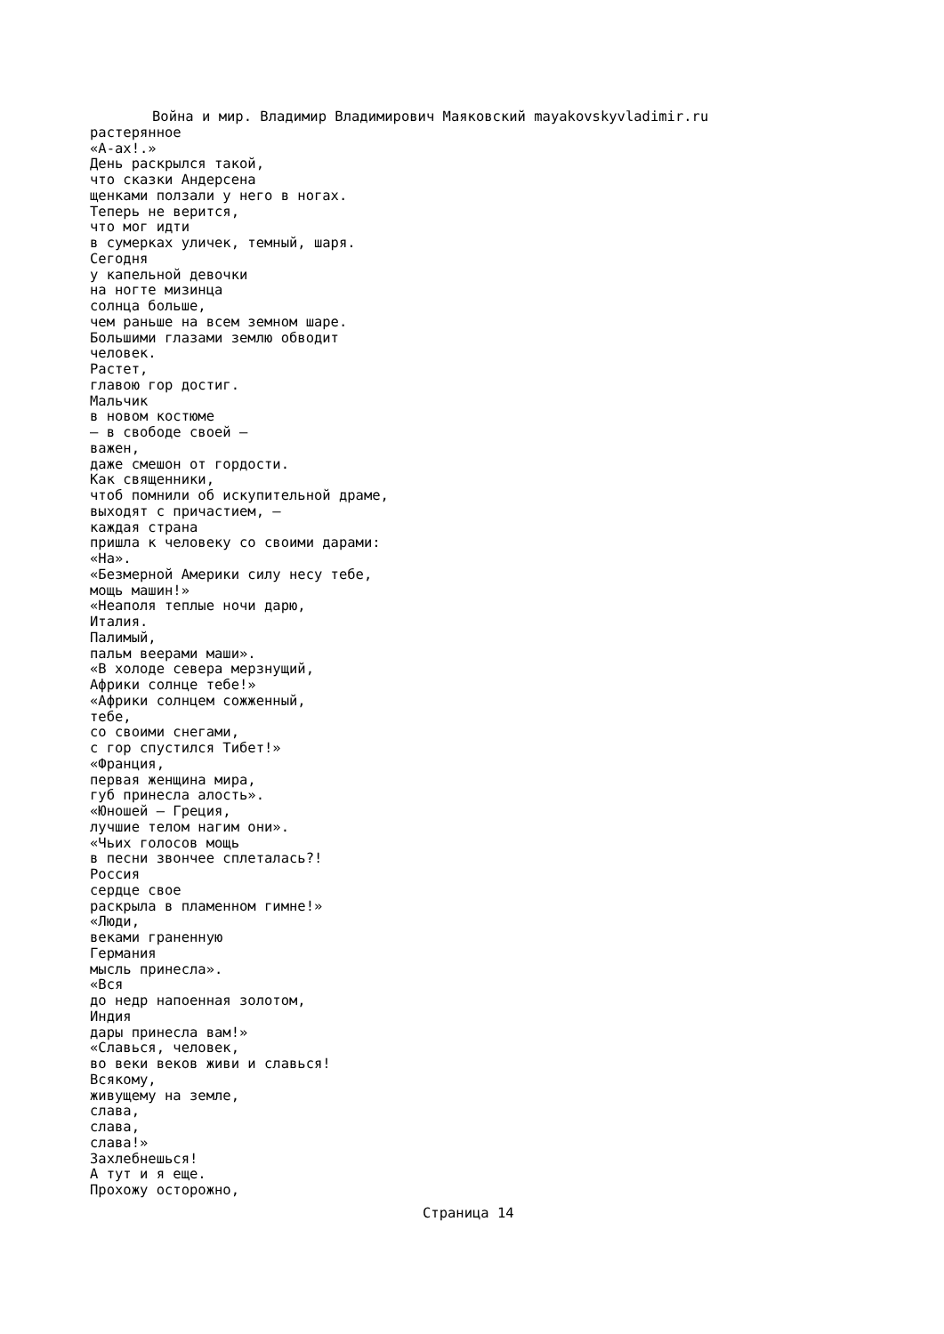Война и мир. Владимир Владимирович Маяковский mayakovskyvladimir.ru
растерянное «А-ах!.» День раскрылся такой, что сказки Андерсена щенками ползали у него в ногах. Теперь не верится, что мог идти в сумерках уличек, темный, шаря. Сегодня у капельной девочки на ногте мизинца солнца больше, чем раньше на всем земном шаре. Большими глазами землю обводит человек. Растет, главою гор достиг. Мальчик в новом костюме — в свободе своей — важен, даже смешон от гордости. Как священники, чтоб помнили об искупительной драме, выходят с причастием, — каждая страна пришла к человеку со своими дарами: «На». «Безмерной Америки силу несу тебе, мощь машин!» «Неаполя теплые ночи дарю, Италия. Палимый, пальм веерами маши». «В холоде севера мерзнущий, Африки солнце тебе!» «Африки солнцем сожженный, тебе, со своими снегами, с гор спустился Тибет!» «Франция, первая женщина мира, губ принесла алость». «Юношей — Греция, лучшие телом нагим они». «Чьих голосов мощь в песни звончее сплеталась?! Россия сердце свое раскрыла в пламенном гимне!» «Люди, веками граненную Германия мысль принесла». «Вся до недр напоенная золотом, Индия дары принесла вам!» «Славься, человек, во веки веков живи и славься! Всякому, живущему на земле, слава, слава, слава!» Захлебнешься! А тут и я еще. Прохожу осторожно,
Страница 14